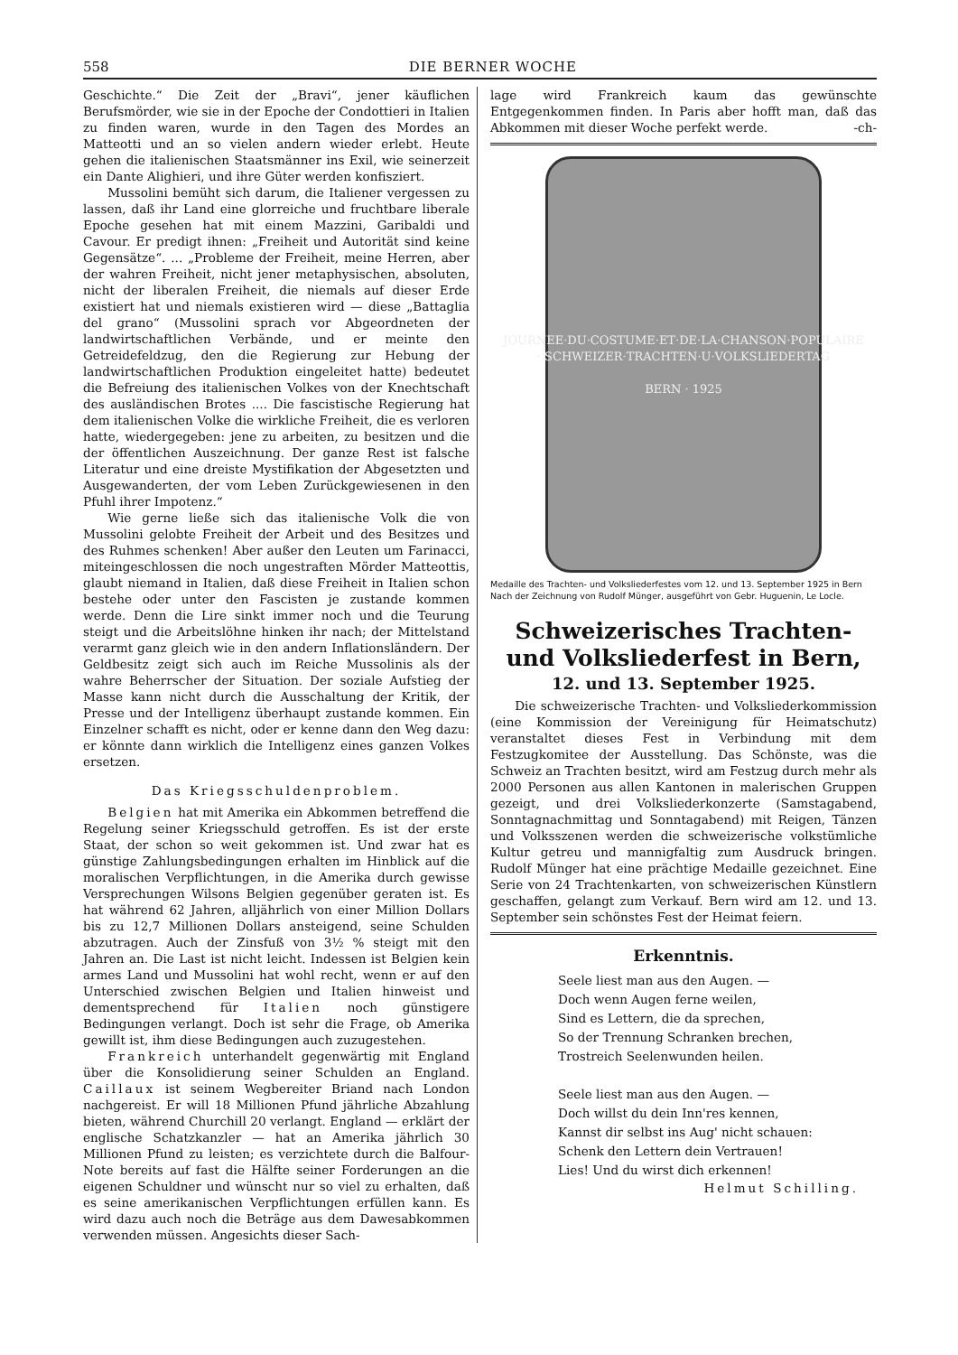558 DIE BERNER WOCHE
Geschichte.“ Die Zeit der „Bravi“, jener käuflichen Berufsmörder, wie sie in der Epoche der Condottieri in Italien zu finden waren, wurde in den Tagen des Mordes an Matteotti und an so vielen andern wieder erlebt. Heute gehen die italienischen Staatsmänner ins Exil, wie seinerzeit ein Dante Alighieri, und ihre Güter werden konfisziert.
Mussolini bemüht sich darum, die Italiener vergessen zu lassen, daß ihr Land eine glorreiche und fruchtbare liberale Epoche gesehen hat mit einem Mazzini, Garibaldi und Cavour. Er predigt ihnen: „Freiheit und Autorität sind keine Gegensätze“. ... „Probleme der Freiheit, meine Herren, aber der wahren Freiheit, nicht jener metaphysischen, absoluten, nicht der liberalen Freiheit, die niemals auf dieser Erde existiert hat und niemals existieren wird — diese „Battaglia del grano“ (Mussolini sprach vor Abgeordneten der landwirtschaftlichen Verbände, und er meinte den Getreidefeldzug, den die Regierung zur Hebung der landwirtschaftlichen Produktion eingeleitet hatte) bedeutet die Befreiung des italienischen Volkes von der Knechtschaft des ausländischen Brotes .... Die fascistische Regierung hat dem italienischen Volke die wirkliche Freiheit, die es verloren hatte, wiedergegeben: jene zu arbeiten, zu besitzen und die der öffentlichen Auszeichnung. Der ganze Rest ist falsche Literatur und eine dreiste Mystifikation der Abgesetzten und Ausgewanderten, der vom Leben Zurückgewiesenen in den Pfuhl ihrer Impotenz.“
Wie gerne ließe sich das italienische Volk die von Mussolini gelobte Freiheit der Arbeit und des Besitzes und des Ruhmes schenken! Aber außer den Leuten um Farinacci, miteingeschlossen die noch ungestraften Mörder Matteottis, glaubt niemand in Italien, daß diese Freiheit in Italien schon bestehe oder unter den Fascisten je zustande kommen werde. Denn die Lire sinkt immer noch und die Teurung steigt und die Arbeitslöhne hinken ihr nach; der Mittelstand verarmt ganz gleich wie in den andern Inflationsländern. Der Geldbesitz zeigt sich auch im Reiche Mussolinis als der wahre Beherrscher der Situation. Der soziale Aufstieg der Masse kann nicht durch die Ausschaltung der Kritik, der Presse und der Intelligenz überhaupt zustande kommen. Ein Einzelner schafft es nicht, oder er kenne dann den Weg dazu: er könnte dann wirklich die Intelligenz eines ganzen Volkes ersetzen.
Das Kriegsschuldenproblem.
Belgien hat mit Amerika ein Abkommen betreffend die Regelung seiner Kriegsschuld getroffen. Es ist der erste Staat, der schon so weit gekommen ist. Und zwar hat es günstige Zahlungsbedingungen erhalten im Hinblick auf die moralischen Verpflichtungen, in die Amerika durch gewisse Versprechungen Wilsons Belgien gegenüber geraten ist. Es hat während 62 Jahren, alljährlich von einer Million Dollars bis zu 12,7 Millionen Dollars ansteigend, seine Schulden abzutragen. Auch der Zinsfuß von 3½ % steigt mit den Jahren an. Die Last ist nicht leicht. Indessen ist Belgien kein armes Land und Mussolini hat wohl recht, wenn er auf den Unterschied zwischen Belgien und Italien hinweist und dementsprechend für Italien noch günstigere Bedingungen verlangt. Doch ist sehr die Frage, ob Amerika gewillt ist, ihm diese Bedingungen auch zuzugestehen.
Frankreich unterhandelt gegenwärtig mit England über die Konsolidierung seiner Schulden an England. Caillaux ist seinem Wegbereiter Briand nach London nachgereist. Er will 18 Millionen Pfund jährliche Abzahlung bieten, während Churchill 20 verlangt. England — erklärt der englische Schatzkanzler — hat an Amerika jährlich 30 Millionen Pfund zu leisten; es verzichtete durch die Balfour-Note bereits auf fast die Hälfte seiner Forderungen an die eigenen Schuldner und wünscht nur so viel zu erhalten, daß es seine amerikanischen Verpflichtungen erfüllen kann. Es wird dazu auch noch die Beträge aus dem Dawesabkommen verwenden müssen. Angesichts dieser Sach-
lage wird Frankreich kaum das gewünschte Entgegenkommen finden. In Paris aber hofft man, daß das Abkommen mit dieser Woche perfekt werde. -ch-
JOURNEE·DU·COSTUME·ET·DE·LA·CHANSON·POPULAIRE · SCHWEIZER·TRACHTEN·U·VOLKSLIEDERTAG
BERN · 1925
Medaille des Trachten- und Volksliederfestes vom 12. und 13. September 1925 in Bern
Nach der Zeichnung von Rudolf Münger, ausgeführt von Gebr. Huguenin, Le Locle.
Schweizerisches Trachten- und Volksliederfest in Bern,
12. und 13. September 1925.
Die schweizerische Trachten- und Volksliederkommission (eine Kommission der Vereinigung für Heimatschutz) veranstaltet dieses Fest in Verbindung mit dem Festzugkomitee der Ausstellung. Das Schönste, was die Schweiz an Trachten besitzt, wird am Festzug durch mehr als 2000 Personen aus allen Kantonen in malerischen Gruppen gezeigt, und drei Volksliederkonzerte (Samstagabend, Sonntagnachmittag und Sonntagabend) mit Reigen, Tänzen und Volksszenen werden die schweizerische volkstümliche Kultur getreu und mannigfaltig zum Ausdruck bringen. Rudolf Münger hat eine prächtige Medaille gezeichnet. Eine Serie von 24 Trachtenkarten, von schweizerischen Künstlern geschaffen, gelangt zum Verkauf. Bern wird am 12. und 13. September sein schönstes Fest der Heimat feiern.
Erkenntnis.
Seele liest man aus den Augen. —
Doch wenn Augen ferne weilen,
Sind es Lettern, die da sprechen,
So der Trennung Schranken brechen,
Trostreich Seelenwunden heilen.
Seele liest man aus den Augen. —
Doch willst du dein Inn'res kennen,
Kannst dir selbst ins Aug' nicht schauen:
Schenk den Lettern dein Vertrauen!
Lies! Und du wirst dich erkennen!
Helmut Schilling.